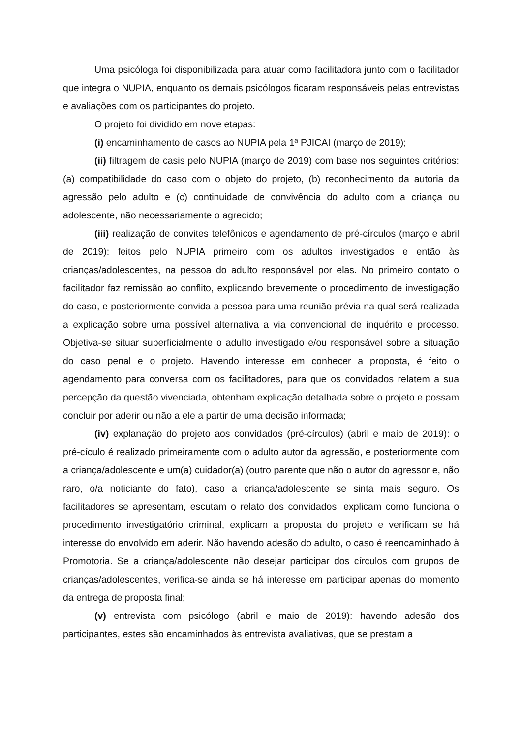Uma psicóloga foi disponibilizada para atuar como facilitadora junto com o facilitador que integra o NUPIA, enquanto os demais psicólogos ficaram responsáveis pelas entrevistas e avaliações com os participantes do projeto.
O projeto foi dividido em nove etapas:
(i) encaminhamento de casos ao NUPIA pela 1ª PJICAI (março de 2019);
(ii) filtragem de casis pelo NUPIA (março de 2019) com base nos seguintes critérios: (a) compatibilidade do caso com o objeto do projeto, (b) reconhecimento da autoria da agressão pelo adulto e (c) continuidade de convivência do adulto com a criança ou adolescente, não necessariamente o agredido;
(iii) realização de convites telefônicos e agendamento de pré-círculos (março e abril de 2019): feitos pelo NUPIA primeiro com os adultos investigados e então às crianças/adolescentes, na pessoa do adulto responsável por elas. No primeiro contato o facilitador faz remissão ao conflito, explicando brevemente o procedimento de investigação do caso, e posteriormente convida a pessoa para uma reunião prévia na qual será realizada a explicação sobre uma possível alternativa a via convencional de inquérito e processo. Objetiva-se situar superficialmente o adulto investigado e/ou responsável sobre a situação do caso penal e o projeto. Havendo interesse em conhecer a proposta, é feito o agendamento para conversa com os facilitadores, para que os convidados relatem a sua percepção da questão vivenciada, obtenham explicação detalhada sobre o projeto e possam concluir por aderir ou não a ele a partir de uma decisão informada;
(iv) explanação do projeto aos convidados (pré-círculos) (abril e maio de 2019): o pré-cículo é realizado primeiramente com o adulto autor da agressão, e posteriormente com a criança/adolescente e um(a) cuidador(a) (outro parente que não o autor do agressor e, não raro, o/a noticiante do fato), caso a criança/adolescente se sinta mais seguro. Os facilitadores se apresentam, escutam o relato dos convidados, explicam como funciona o procedimento investigatório criminal, explicam a proposta do projeto e verificam se há interesse do envolvido em aderir. Não havendo adesão do adulto, o caso é reencaminhado à Promotoria. Se a criança/adolescente não desejar participar dos círculos com grupos de crianças/adolescentes, verifica-se ainda se há interesse em participar apenas do momento da entrega de proposta final;
(v) entrevista com psicólogo (abril e maio de 2019): havendo adesão dos participantes, estes são encaminhados às entrevista avaliativas, que se prestam a